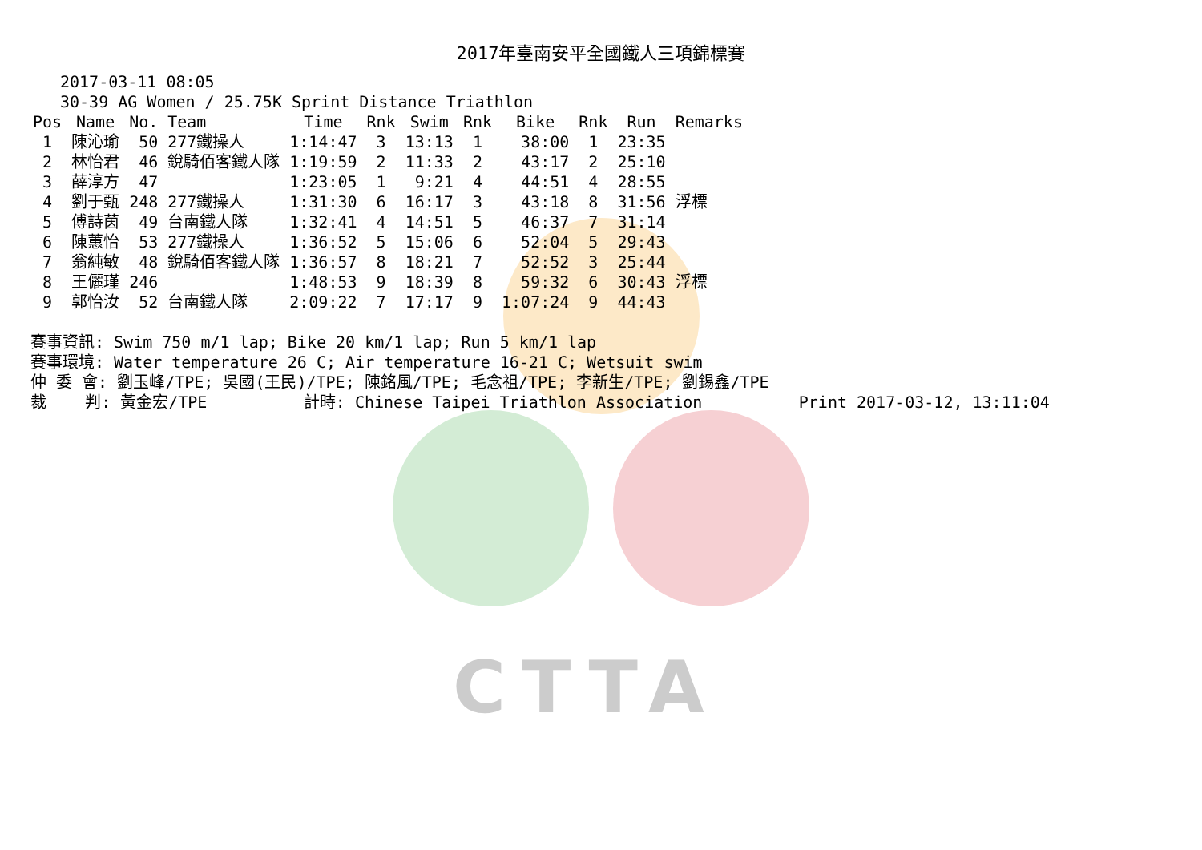CTTA
2017年臺南安平全國鐵人三項錦標賽
2017-03-11 08:05
30-39 AG Women / 25.75K Sprint Distance Triathlon
| Pos | Name | No. | Team | Time | Rnk | Swim | Rnk | Bike | Rnk | Run | Remarks |
| --- | --- | --- | --- | --- | --- | --- | --- | --- | --- | --- | --- |
| 1 | 陳沁瑜 | 50 | 277鐵操人 | 1:14:47 | 3 | 13:13 | 1 | 38:00 | 1 | 23:35 | |
| 2 | 林怡君 | 46 | 銳騎佰客鐵人隊 | 1:19:59 | 2 | 11:33 | 2 | 43:17 | 2 | 25:10 | |
| 3 | 薛淳方 | 47 | | 1:23:05 | 1 | 9:21 | 4 | 44:51 | 4 | 28:55 | |
| 4 | 劉于甄 | 248 | 277鐵操人 | 1:31:30 | 6 | 16:17 | 3 | 43:18 | 8 | 31:56 | 浮標 |
| 5 | 傅詩茵 | 49 | 台南鐵人隊 | 1:32:41 | 4 | 14:51 | 5 | 46:37 | 7 | 31:14 | |
| 6 | 陳蕙怡 | 53 | 277鐵操人 | 1:36:52 | 5 | 15:06 | 6 | 52:04 | 5 | 29:43 | |
| 7 | 翁純敏 | 48 | 銳騎佰客鐵人隊 | 1:36:57 | 8 | 18:21 | 7 | 52:52 | 3 | 25:44 | |
| 8 | 王儷瑾 | 246 | | 1:48:53 | 9 | 18:39 | 8 | 59:32 | 6 | 30:43 | 浮標 |
| 9 | 郭怡汝 | 52 | 台南鐵人隊 | 2:09:22 | 7 | 17:17 | 9 | 1:07:24 | 9 | 44:43 | |
賽事資訊: Swim 750 m/1 lap; Bike 20 km/1 lap; Run 5 km/1 lap 賽事環境: Water temperature 26 C; Air temperature 16-21 C; Wetsuit swim 仲 委 會: 劉玉峰/TPE; 吳國(王民)/TPE; 陳銘風/TPE; 毛念祖/TPE; 李新生/TPE; 劉錫鑫/TPE 裁 判: 黃金宏/TPE 計時: Chinese Taipei Triathlon Association Print 2017-03-12, 13:11:04